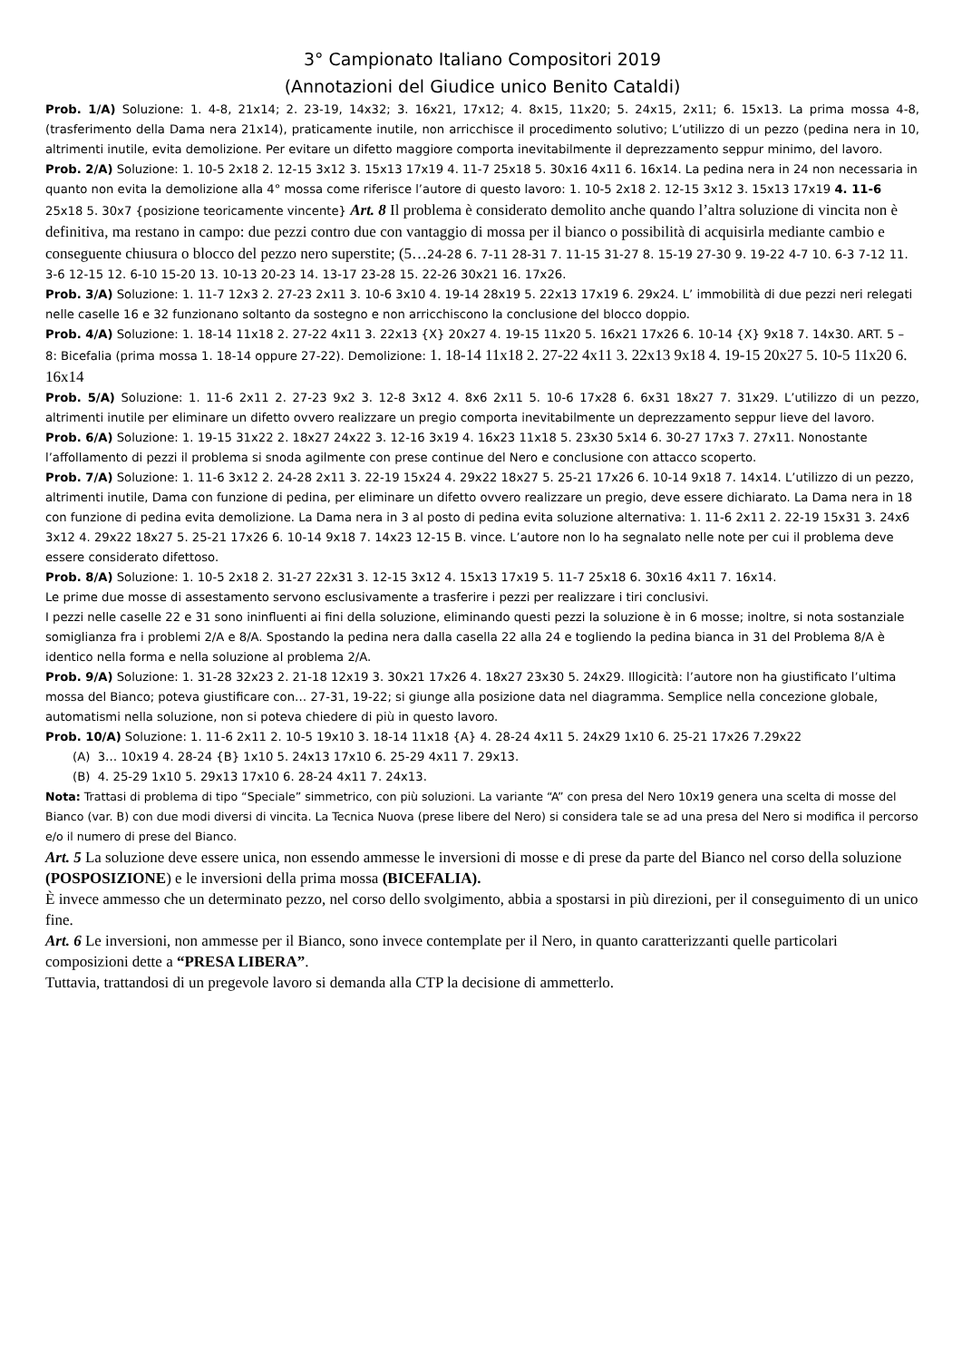3° Campionato Italiano Compositori 2019
(Annotazioni del Giudice unico Benito Cataldi)
Prob. 1/A) Soluzione: 1. 4-8, 21x14; 2. 23-19, 14x32; 3. 16x21, 17x12; 4. 8x15, 11x20; 5. 24x15, 2x11; 6. 15x13. La prima mossa 4-8, (trasferimento della Dama nera 21x14), praticamente inutile, non arricchisce il procedimento solutivo; L’utilizzo di un pezzo (pedina nera in 10, altrimenti inutile, evita demolizione. Per evitare un difetto maggiore comporta inevitabilmente il deprezzamento seppur minimo, del lavoro.
Prob. 2/A) Soluzione: 1. 10-5 2x18 2. 12-15 3x12 3. 15x13 17x19 4. 11-7 25x18 5. 30x16 4x11 6. 16x14. La pedina nera in 24 non necessaria in quanto non evita la demolizione alla 4° mossa come riferisce l’autore di questo lavoro: 1. 10-5 2x18 2. 12-15 3x12 3. 15x13 17x19 4. 11-6 25x18 5. 30x7 {posizione teoricamente vincente} Art. 8 Il problema è considerato demolito anche quando l’altra soluzione di vincita non è definitiva, ma restano in campo: due pezzi contro due con vantaggio di mossa per il bianco o possibilità di acquisirla mediante cambio e conseguente chiusura o blocco del pezzo nero superstite; (5…24-28 6. 7-11 28-31 7. 11-15 31-27 8. 15-19 27-30 9. 19-22 4-7 10. 6-3 7-12 11. 3-6 12-15 12. 6-10 15-20 13. 10-13 20-23 14. 13-17 23-28 15. 22-26 30x21 16. 17x26.
Prob. 3/A) Soluzione: 1. 11-7 12x3 2. 27-23 2x11 3. 10-6 3x10 4. 19-14 28x19 5. 22x13 17x19 6. 29x24. L’ immobilità di due pezzi neri relegati nelle caselle 16 e 32 funzionano soltanto da sostegno e non arricchiscono la conclusione del blocco doppio.
Prob. 4/A) Soluzione: 1. 18-14 11x18 2. 27-22 4x11 3. 22x13 {X} 20x27 4. 19-15 11x20 5. 16x21 17x26 6. 10-14 {X} 9x18 7. 14x30. ART. 5 – 8: Bicefalia (prima mossa 1. 18-14 oppure 27-22). Demolizione: 1. 18-14 11x18 2. 27-22 4x11 3. 22x13 9x18 4. 19-15 20x27 5. 10-5 11x20 6. 16x14
Prob. 5/A) Soluzione: 1. 11-6 2x11 2. 27-23 9x2 3. 12-8 3x12 4. 8x6 2x11 5. 10-6 17x28 6. 6x31 18x27 7. 31x29. L’utilizzo di un pezzo, altrimenti inutile per eliminare un difetto ovvero realizzare un pregio comporta inevitabilmente un deprezzamento seppur lieve del lavoro.
Prob. 6/A) Soluzione: 1. 19-15 31x22 2. 18x27 24x22 3. 12-16 3x19 4. 16x23 11x18 5. 23x30 5x14 6. 30-27 17x3 7. 27x11. Nonostante l’affollamento di pezzi il problema si snoda agilmente con prese continue del Nero e conclusione con attacco scoperto.
Prob. 7/A) Soluzione: 1. 11-6 3x12 2. 24-28 2x11 3. 22-19 15x24 4. 29x22 18x27 5. 25-21 17x26 6. 10-14 9x18 7. 14x14. L’utilizzo di un pezzo, altrimenti inutile, Dama con funzione di pedina, per eliminare un difetto ovvero realizzare un pregio, deve essere dichiarato. La Dama nera in 18 con funzione di pedina evita demolizione. La Dama nera in 3 al posto di pedina evita soluzione alternativa: 1. 11-6 2x11 2. 22-19 15x31 3. 24x6 3x12 4. 29x22 18x27 5. 25-21 17x26 6. 10-14 9x18 7. 14x23 12-15 B. vince. L’autore non lo ha segnalato nelle note per cui il problema deve essere considerato difettoso.
Prob. 8/A) Soluzione: 1. 10-5 2x18 2. 31-27 22x31 3. 12-15 3x12 4. 15x13 17x19 5. 11-7 25x18 6. 30x16 4x11 7. 16x14.
Le prime due mosse di assestamento servono esclusivamente a trasferire i pezzi per realizzare i tiri conclusivi.
I pezzi nelle caselle 22 e 31 sono ininfluenti ai fini della soluzione, eliminando questi pezzi la soluzione è in 6 mosse; inoltre, si nota sostanziale somiglianza fra i problemi 2/A e 8/A. Spostando la pedina nera dalla casella 22 alla 24 e togliendo la pedina bianca in 31 del Problema 8/A è identico nella forma e nella soluzione al problema 2/A.
Prob. 9/A) Soluzione: 1. 31-28 32x23 2. 21-18 12x19 3. 30x21 17x26 4. 18x27 23x30 5. 24x29. Illogicità: l’autore non ha giustificato l’ultima mossa del Bianco; poteva giustificare con… 27-31, 19-22; si giunge alla posizione data nel diagramma. Semplice nella concezione globale, automatismi nella soluzione, non si poteva chiedere di più in questo lavoro.
Prob. 10/A) Soluzione: 1. 11-6 2x11 2. 10-5 19x10 3. 18-14 11x18 {A} 4. 28-24 4x11 5. 24x29 1x10 6. 25-21 17x26 7.29x22
(A) 3… 10x19 4. 28-24 {B} 1x10 5. 24x13 17x10 6. 25-29 4x11 7. 29x13.
(B) 4. 25-29 1x10 5. 29x13 17x10 6. 28-24 4x11 7. 24x13.
Nota: Trattasi di problema di tipo “Speciale” simmetrico, con più soluzioni. La variante “A” con presa del Nero 10x19 genera una scelta di mosse del Bianco (var. B) con due modi diversi di vincita. La Tecnica Nuova (prese libere del Nero) si considera tale se ad una presa del Nero si modifica il percorso e/o il numero di prese del Bianco.
Art. 5 La soluzione deve essere unica, non essendo ammesse le inversioni di mosse e di prese da parte del Bianco nel corso della soluzione (POSPOSIZIONE) e le inversioni della prima mossa (BICEFALIA).
È invece ammesso che un determinato pezzo, nel corso dello svolgimento, abbia a spostarsi in più direzioni, per il conseguimento di un unico fine.
Art. 6 Le inversioni, non ammesse per il Bianco, sono invece contemplate per il Nero, in quanto caratterizzanti quelle particolari composizioni dette a “PRESA LIBERA”.
Tuttavia, trattandosi di un pregevole lavoro si demanda alla CTP la decisione di ammetterlo.